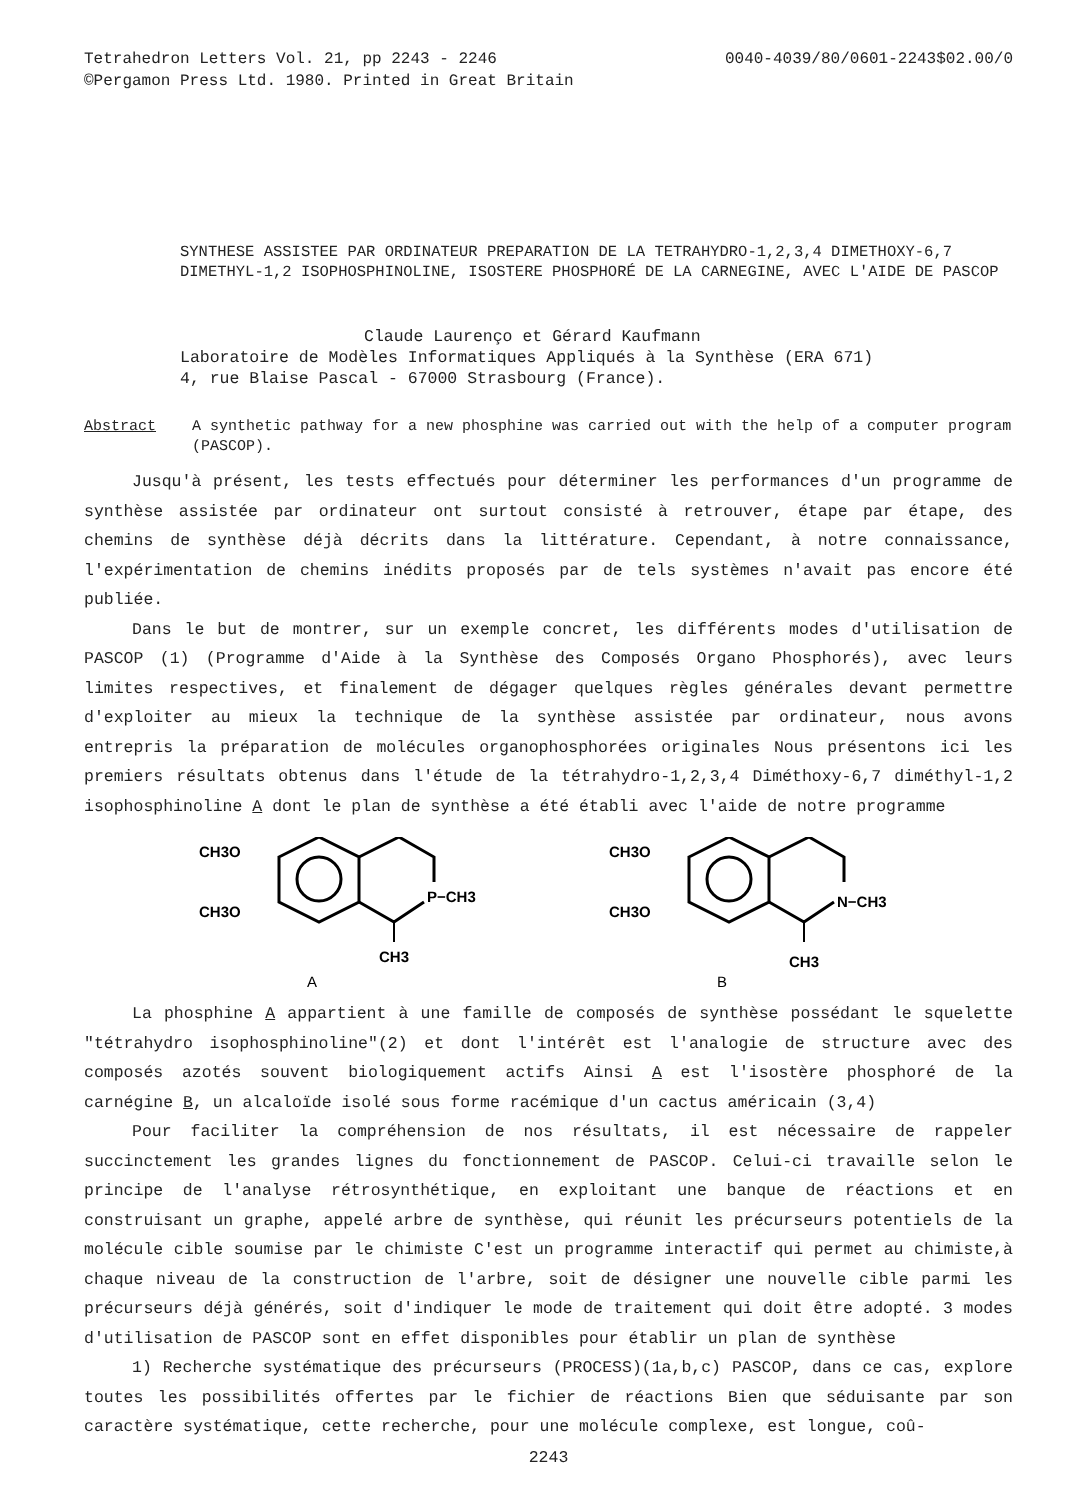Tetrahedron Letters Vol. 21, pp 2243 - 2246
©Pergamon Press Ltd. 1980. Printed in Great Britain
0040-4039/80/0601-2243$02.00/0
SYNTHESE ASSISTEE PAR ORDINATEUR PREPARATION DE LA TETRAHYDRO-1,2,3,4 DIMETHOXY-6,7 DIMETHYL-1,2 ISOPHOSPHINOLINE, ISOSTERE PHOSPHORÉ DE LA CARNEGINE, AVEC L'AIDE DE PASCOP
Claude Laurenço et Gérard Kaufmann
Laboratoire de Modèles Informatiques Appliqués à la Synthèse (ERA 671)
4, rue Blaise Pascal - 67000 Strasbourg (France).
Abstract A synthetic pathway for a new phosphine was carried out with the help of a computer program (PASCOP).
Jusqu'à présent, les tests effectués pour déterminer les performances d'un programme de synthèse assistée par ordinateur ont surtout consisté à retrouver, étape par étape, des chemins de synthèse déjà décrits dans la littérature. Cependant, à notre connaissance, l'expérimentation de chemins inédits proposés par de tels systèmes n'avait pas encore été publiée.
Dans le but de montrer, sur un exemple concret, les différents modes d'utilisation de PASCOP (1) (Programme d'Aide à la Synthèse des Composés Organo Phosphorés), avec leurs limites respectives, et finalement de dégager quelques règles générales devant permettre d'exploiter au mieux la technique de la synthèse assistée par ordinateur, nous avons entrepris la préparation de molécules organophosphorées originales Nous présentons ici les premiers résultats obtenus dans l'étude de la tétrahydro-1,2,3,4 Diméthoxy-6,7 diméthyl-1,2 isophosphinoline A dont le plan de synthèse a été établi avec l'aide de notre programme
CH3O
CH3O
P−CH3
CH3
A
CH3O
CH3O
N−CH3
CH3
B
La phosphine A appartient à une famille de composés de synthèse possédant le squelette "tétrahydro isophosphinoline"(2) et dont l'intérêt est l'analogie de structure avec des composés azotés souvent biologiquement actifs Ainsi A est l'isostère phosphoré de la carnégine B, un alcaloïde isolé sous forme racémique d'un cactus américain (3,4)
Pour faciliter la compréhension de nos résultats, il est nécessaire de rappeler succinctement les grandes lignes du fonctionnement de PASCOP. Celui-ci travaille selon le principe de l'analyse rétrosynthétique, en exploitant une banque de réactions et en construisant un graphe, appelé arbre de synthèse, qui réunit les précurseurs potentiels de la molécule cible soumise par le chimiste C'est un programme interactif qui permet au chimiste,à chaque niveau de la construction de l'arbre, soit de désigner une nouvelle cible parmi les précurseurs déjà générés, soit d'indiquer le mode de traitement qui doit être adopté. 3 modes d'utilisation de PASCOP sont en effet disponibles pour établir un plan de synthèse
1) Recherche systématique des précurseurs (PROCESS)(1a,b,c) PASCOP, dans ce cas, explore toutes les possibilités offertes par le fichier de réactions Bien que séduisante par son caractère systématique, cette recherche, pour une molécule complexe, est longue, coû-
2243